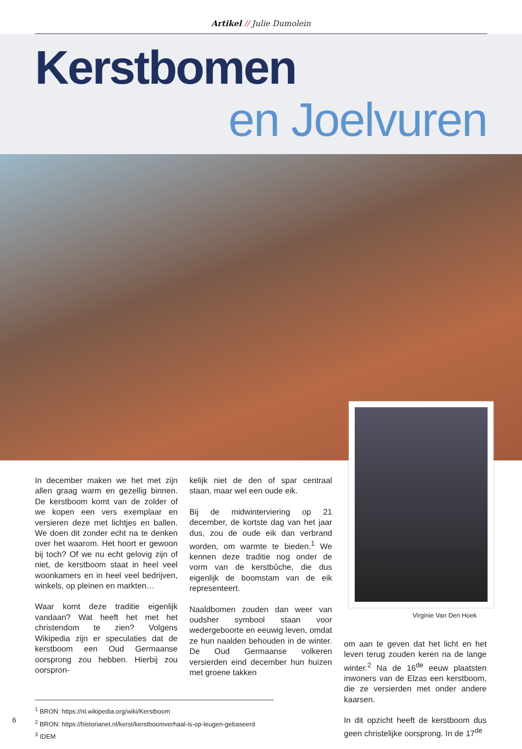Artikel // Julie Dumolein
Kerstbomen
en Joelvuren
In december maken we het met zijn allen graag warm en gezellig binnen. De kerstboom komt van de zolder of we kopen een vers exemplaar en versieren deze met lichtjes en ballen. We doen dit zonder echt na te denken over het waarom. Het hoort er gewoon bij toch? Of we nu echt gelovig zijn of niet, de kerstboom staat in heel veel woonkamers en in heel veel bedrijven, winkels, op pleinen en markten…
Waar komt deze traditie eigenlijk vandaan? Wat heeft het met het christendom te zien? Volgens Wikipedia zijn er speculaties dat de kerstboom een Oud Germaanse oorsprong zou hebben. Hierbij zou oorspron-
kelijk niet de den of spar centraal staan, maar wel een oude eik.
Bij de midwinterviering op 21 december, de kortste dag van het jaar dus, zou de oude eik dan verbrand worden, om warmte te bieden.<sup>1</sup> We kennen deze traditie nog onder de vorm van de kerstbûche, die dus eigenlijk de boomstam van de eik representeert.
Naaldbomen zouden dan weer van oudsher symbool staan voor wedergeboorte en eeuwig leven, omdat ze hun naalden behouden in de winter. De Oud Germaanse volkeren versierden eind december hun huizen met groene takken
Virginie Van Den Hoek
om aan te geven dat het licht en het leven terug zouden keren na de lange winter.<sup>2</sup> Na de 16<sup>de</sup> eeuw plaatsten inwoners van de Elzas een kerstboom, die ze versierden met onder andere kaarsen.
In dit opzicht heeft de kerstboom dus geen christelijke oorsprong. In de 17<sup>de</sup>
<sup>1</sup> BRON: https://nl.wikipedia.org/wiki/Kerstboom
<sup>2</sup> BRON: https://historianet.nl/kerst/kerstboomverhaal-is-op-leugen-gebaseerd
<sup>3</sup> IDEM
6